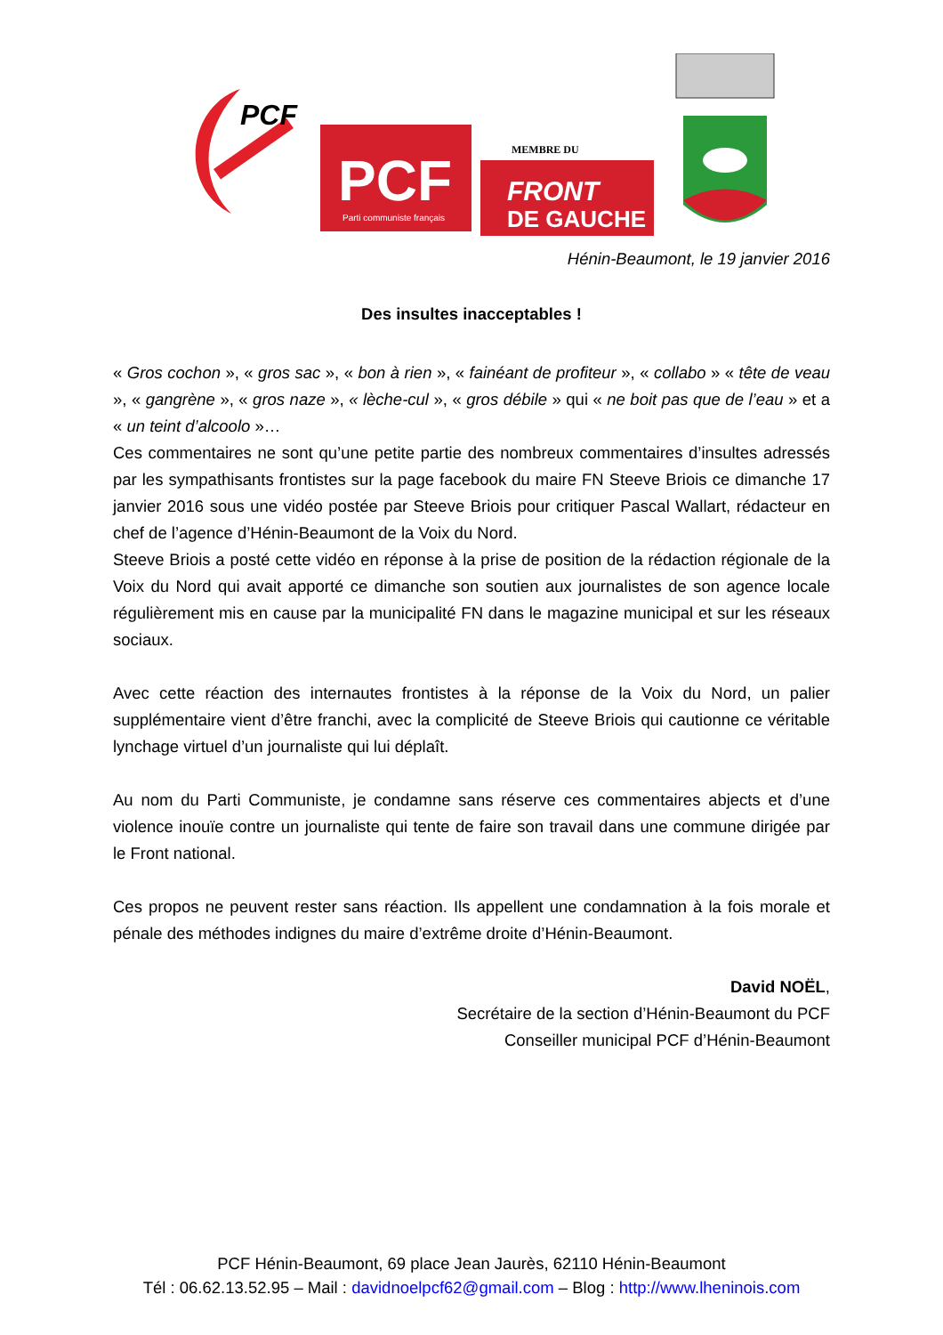PCF
PCF
Parti communiste français
MEMBRE DU
FRONT
DE GAUCHE
Hénin-Beaumont, le 19 janvier 2016
Des insultes inacceptables !
« Gros cochon », « gros sac », « bon à rien », « fainéant de profiteur », « collabo » « tête de veau », « gangrène », « gros naze », « lèche-cul », « gros débile » qui « ne boit pas que de l’eau » et a « un teint d’alcoolo »…
Ces commentaires ne sont qu’une petite partie des nombreux commentaires d’insultes adressés par les sympathisants frontistes sur la page facebook du maire FN Steeve Briois ce dimanche 17 janvier 2016 sous une vidéo postée par Steeve Briois pour critiquer Pascal Wallart, rédacteur en chef de l’agence d’Hénin-Beaumont de la Voix du Nord.
Steeve Briois a posté cette vidéo en réponse à la prise de position de la rédaction régionale de la Voix du Nord qui avait apporté ce dimanche son soutien aux journalistes de son agence locale régulièrement mis en cause par la municipalité FN dans le magazine municipal et sur les réseaux sociaux.
Avec cette réaction des internautes frontistes à la réponse de la Voix du Nord, un palier supplémentaire vient d’être franchi, avec la complicité de Steeve Briois qui cautionne ce véritable lynchage virtuel d’un journaliste qui lui déplaît.
Au nom du Parti Communiste, je condamne sans réserve ces commentaires abjects et d’une violence inouïe contre un journaliste qui tente de faire son travail dans une commune dirigée par le Front national.
Ces propos ne peuvent rester sans réaction. Ils appellent une condamnation à la fois morale et pénale des méthodes indignes du maire d’extrême droite d’Hénin-Beaumont.
David NOËL,
Secrétaire de la section d’Hénin-Beaumont du PCF
Conseiller municipal PCF d’Hénin-Beaumont
PCF Hénin-Beaumont, 69 place Jean Jaurès, 62110 Hénin-Beaumont
Tél : 06.62.13.52.95 – Mail : davidnoelpcf62@gmail.com – Blog : http://www.lheninois.com